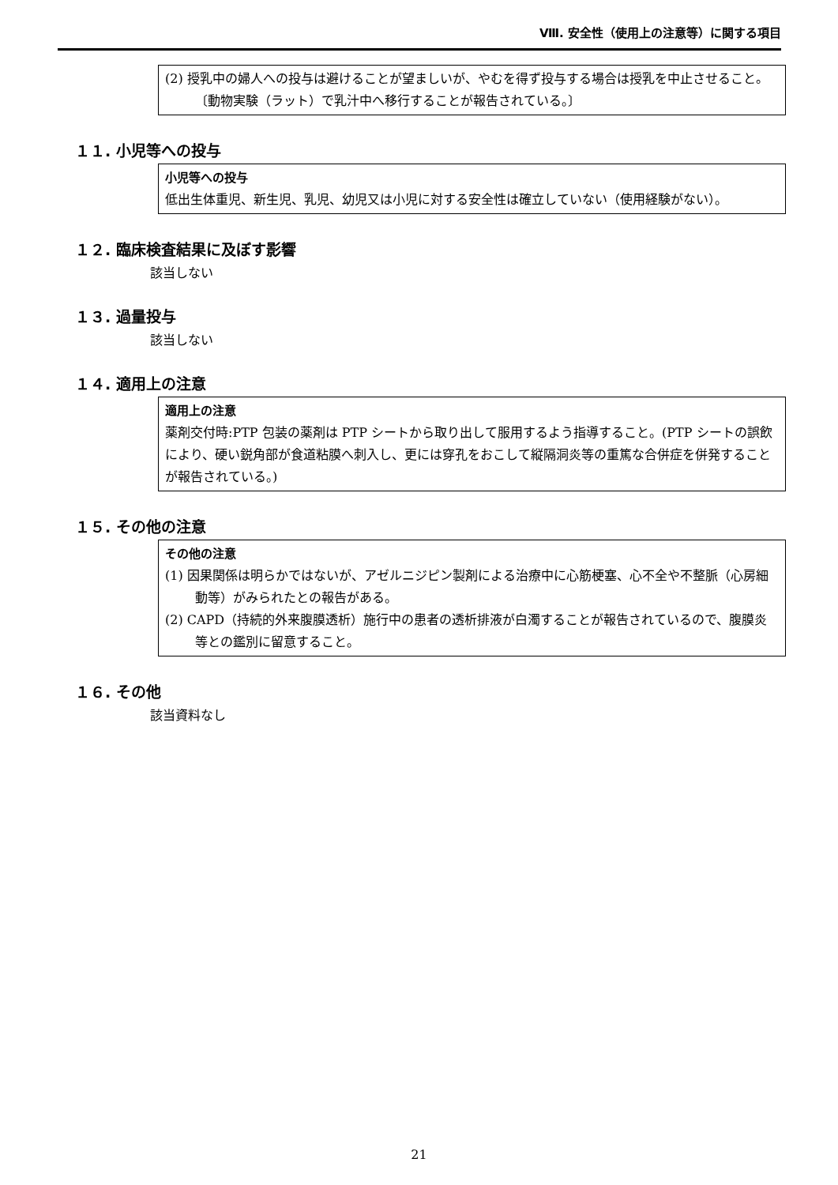Ⅷ. 安全性（使用上の注意等）に関する項目
(2) 授乳中の婦人への投与は避けることが望ましいが、やむを得ず投与する場合は授乳を中止させること。〔動物実験（ラット）で乳汁中へ移行することが報告されている。〕
１１. 小児等への投与
小児等への投与
低出生体重児、新生児、乳児、幼児又は小児に対する安全性は確立していない（使用経験がない）。
１２. 臨床検査結果に及ぼす影響
該当しない
１３. 過量投与
該当しない
１４. 適用上の注意
適用上の注意
薬剤交付時:PTP 包装の薬剤は PTP シートから取り出して服用するよう指導すること。(PTP シートの誤飲により、硬い鋭角部が食道粘膜へ刺入し、更には穿孔をおこして縦隔洞炎等の重篤な合併症を併発することが報告されている。)
１５. その他の注意
その他の注意
(1) 因果関係は明らかではないが、アゼルニジピン製剤による治療中に心筋梗塞、心不全や不整脈（心房細動等）がみられたとの報告がある。
(2) CAPD（持続的外来腹膜透析）施行中の患者の透析排液が白濁することが報告されているので、腹膜炎等との鑑別に留意すること。
１６. その他
該当資料なし
21